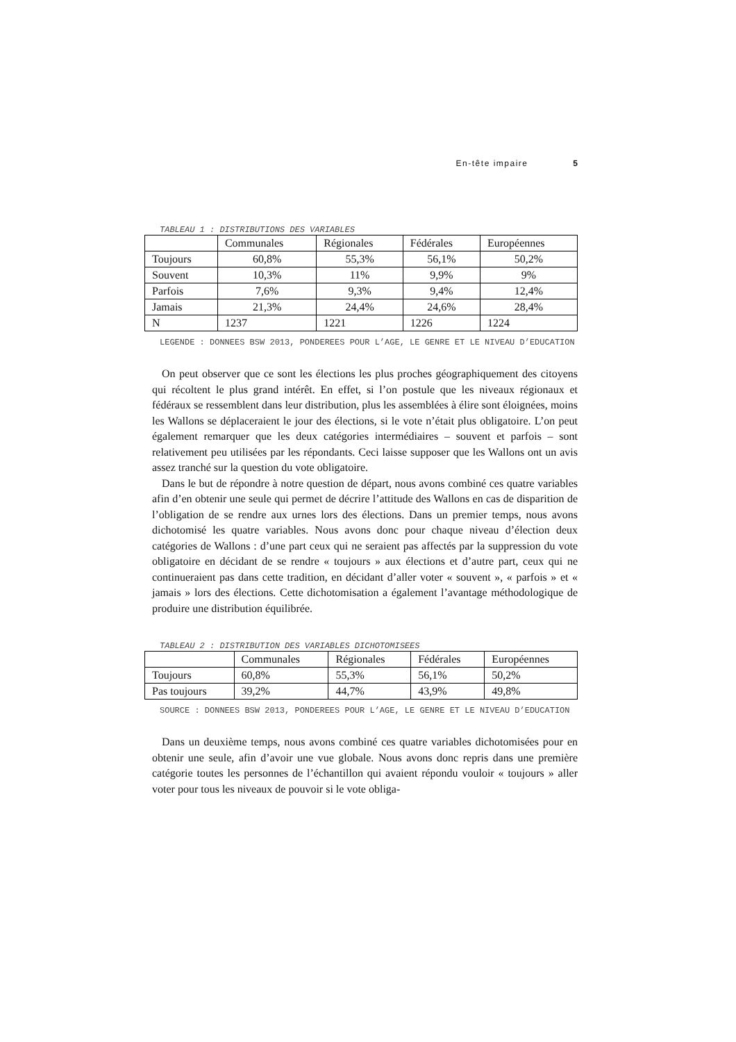En-tête impaire 5
TABLEAU 1 : DISTRIBUTIONS DES VARIABLES
| | Communales | Régionales | Fédérales | Européennes |
| Toujours | 60,8% | 55,3% | 56,1% | 50,2% |
| Souvent | 10,3% | 11% | 9,9% | 9% |
| Parfois | 7,6% | 9,3% | 9,4% | 12,4% |
| Jamais | 21,3% | 24,4% | 24,6% | 28,4% |
| N | 1237 | 1221 | 1226 | 1224 |
LEGENDE : DONNEES BSW 2013, PONDEREES POUR L’AGE, LE GENRE ET LE NIVEAU D’EDUCATION
On peut observer que ce sont les élections les plus proches géographiquement des citoyens qui récoltent le plus grand intérêt. En effet, si l’on postule que les niveaux régionaux et fédéraux se ressemblent dans leur distribution, plus les assemblées à élire sont éloignées, moins les Wallons se déplaceraient le jour des élections, si le vote n’était plus obligatoire. L’on peut également remarquer que les deux catégories intermédiaires – souvent et parfois – sont relativement peu utilisées par les répondants. Ceci laisse supposer que les Wallons ont un avis assez tranché sur la question du vote obligatoire.
Dans le but de répondre à notre question de départ, nous avons combiné ces quatre variables afin d’en obtenir une seule qui permet de décrire l’attitude des Wallons en cas de disparition de l’obligation de se rendre aux urnes lors des élections. Dans un premier temps, nous avons dichotomisé les quatre variables. Nous avons donc pour chaque niveau d’élection deux catégories de Wallons : d’une part ceux qui ne seraient pas affectés par la suppression du vote obligatoire en décidant de se rendre « toujours » aux élections et d’autre part, ceux qui ne continueraient pas dans cette tradition, en décidant d’aller voter « souvent », « parfois » et « jamais » lors des élections. Cette dichotomisation a également l’avantage méthodologique de produire une distribution équilibrée.
TABLEAU 2 : DISTRIBUTION DES VARIABLES DICHOTOMISEES
| | Communales | Régionales | Fédérales | Européennes |
| Toujours | 60,8% | 55,3% | 56,1% | 50,2% |
| Pas toujours | 39,2% | 44,7% | 43,9% | 49,8% |
SOURCE : DONNEES BSW 2013, PONDEREES POUR L’AGE, LE GENRE ET LE NIVEAU D’EDUCATION
Dans un deuxième temps, nous avons combiné ces quatre variables dichotomisées pour en obtenir une seule, afin d’avoir une vue globale. Nous avons donc repris dans une première catégorie toutes les personnes de l’échantillon qui avaient répondu vouloir « toujours » aller voter pour tous les niveaux de pouvoir si le vote obliga-